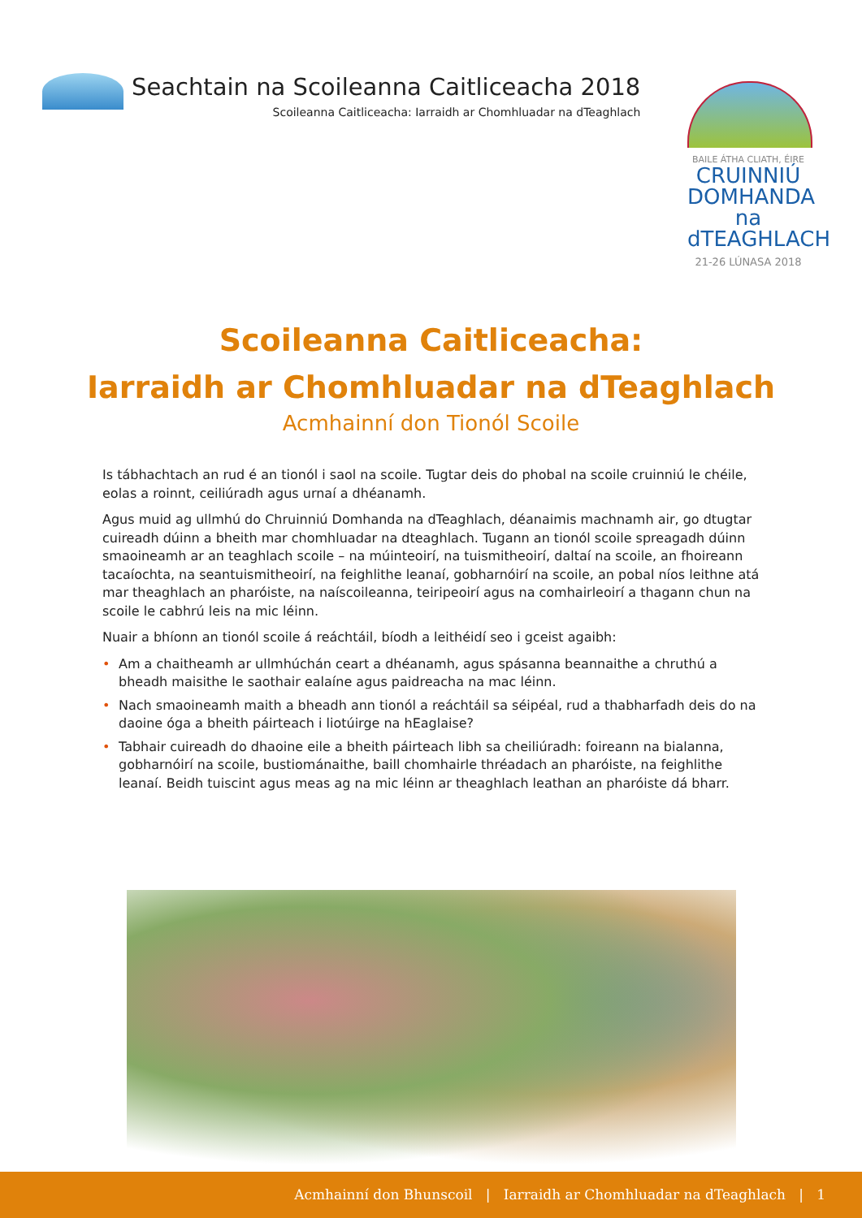Seachtain na Scoileanna Caitliceacha 2018
Scoileanna Caitliceacha: Iarraidh ar Chomhluadar na dTeaghlach
BAILE ÁTHA CLIATH, ÉIRE
CRUINNIÚ
DOMHANDA
na dTEAGHLACH
21-26 LÚNASA 2018
Scoileanna Caitliceacha:
Iarraidh ar Chomhluadar na dTeaghlach
Acmhainní don Tionól Scoile
Is tábhachtach an rud é an tionól i saol na scoile. Tugtar deis do phobal na scoile cruinniú le chéile, eolas a roinnt, ceiliúradh agus urnaí a dhéanamh.
Agus muid ag ullmhú do Chruinniú Domhanda na dTeaghlach, déanaimis machnamh air, go dtugtar cuireadh dúinn a bheith mar chomhluadar na dteaghlach. Tugann an tionól scoile spreagadh dúinn smaoineamh ar an teaghlach scoile – na múinteoirí, na tuismitheoirí, daltaí na scoile, an fhoireann tacaíochta, na seantuismitheoirí, na feighlithe leanaí, gobharnóirí na scoile, an pobal níos leithne atá mar theaghlach an pharóiste, na naíscoileanna, teiripeoirí agus na comhairleoirí a thagann chun na scoile le cabhrú leis na mic léinn.
Nuair a bhíonn an tionól scoile á reáchtáil, bíodh a leithéidí seo i gceist agaibh:
• Am a chaitheamh ar ullmhúchán ceart a dhéanamh, agus spásanna beannaithe a chruthú a bheadh maisithe le saothair ealaíne agus paidreacha na mac léinn.
• Nach smaoineamh maith a bheadh ann tionól a reáchtáil sa séipéal, rud a thabharfadh deis do na daoine óga a bheith páirteach i liotúirge na hEaglaise?
• Tabhair cuireadh do dhaoine eile a bheith páirteach libh sa cheiliúradh: foireann na bialanna, gobharnóirí na scoile, bustiománaithe, baill chomhairle thréadach an pharóiste, na feighlithe leanaí. Beidh tuiscint agus meas ag na mic léinn ar theaghlach leathan an pharóiste dá bharr.
Acmhainní don Bhunscoil | Iarraidh ar Chomhluadar na dTeaghlach | 1